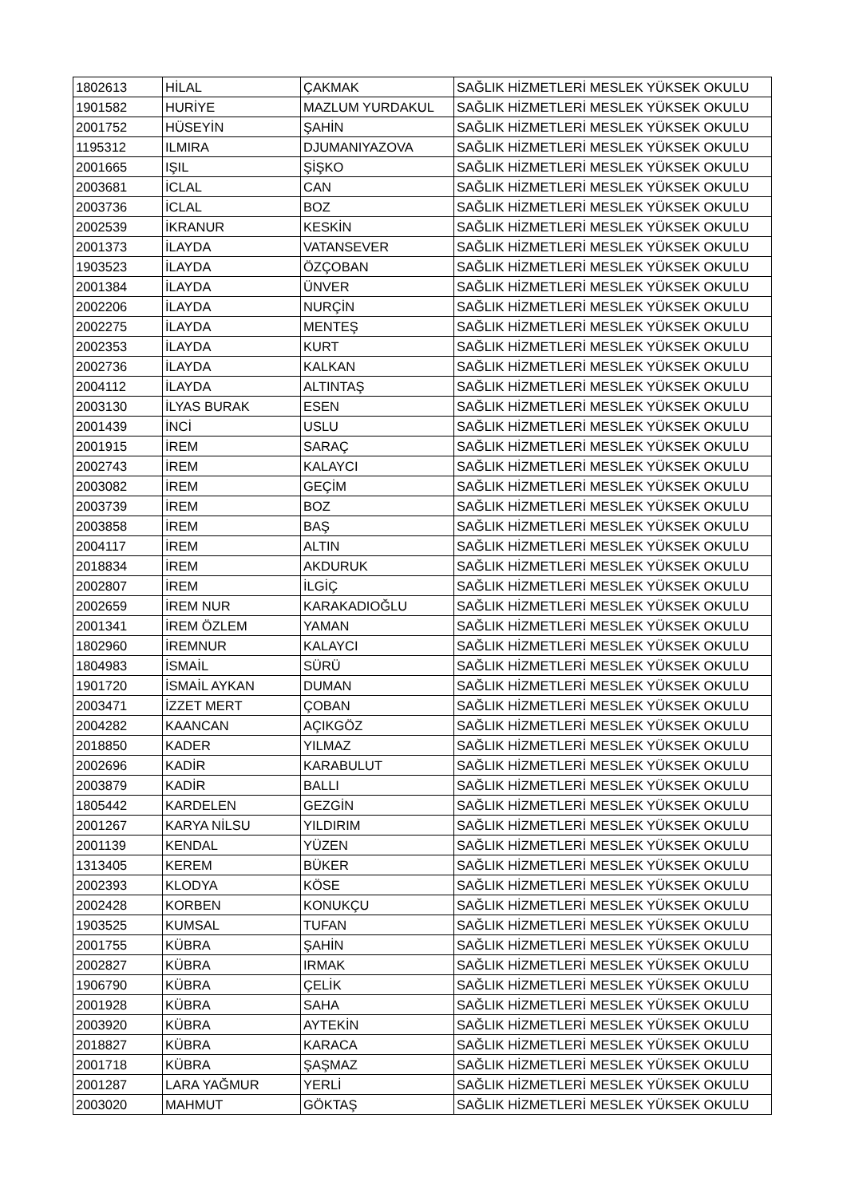| 1802613 | HİLAL | ÇAKMAK | SAĞLIK HİZMETLERİ MESLEK YÜKSEK OKULU |
| 1901582 | HURİYE | MAZLUM YURDAKUL | SAĞLIK HİZMETLERİ MESLEK YÜKSEK OKULU |
| 2001752 | HÜSEYİN | ŞAHİN | SAĞLIK HİZMETLERİ MESLEK YÜKSEK OKULU |
| 1195312 | ILMIRA | DJUMANIYAZOVA | SAĞLIK HİZMETLERİ MESLEK YÜKSEK OKULU |
| 2001665 | IŞIL | ŞİŞKO | SAĞLIK HİZMETLERİ MESLEK YÜKSEK OKULU |
| 2003681 | İCLAL | CAN | SAĞLIK HİZMETLERİ MESLEK YÜKSEK OKULU |
| 2003736 | İCLAL | BOZ | SAĞLIK HİZMETLERİ MESLEK YÜKSEK OKULU |
| 2002539 | İKRANUR | KESKİN | SAĞLIK HİZMETLERİ MESLEK YÜKSEK OKULU |
| 2001373 | İLAYDA | VATANSEVER | SAĞLIK HİZMETLERİ MESLEK YÜKSEK OKULU |
| 1903523 | İLAYDA | ÖZÇOBAN | SAĞLIK HİZMETLERİ MESLEK YÜKSEK OKULU |
| 2001384 | İLAYDA | ÜNVER | SAĞLIK HİZMETLERİ MESLEK YÜKSEK OKULU |
| 2002206 | İLAYDA | NURÇİN | SAĞLIK HİZMETLERİ MESLEK YÜKSEK OKULU |
| 2002275 | İLAYDA | MENTEŞ | SAĞLIK HİZMETLERİ MESLEK YÜKSEK OKULU |
| 2002353 | İLAYDA | KURT | SAĞLIK HİZMETLERİ MESLEK YÜKSEK OKULU |
| 2002736 | İLAYDA | KALKAN | SAĞLIK HİZMETLERİ MESLEK YÜKSEK OKULU |
| 2004112 | İLAYDA | ALTINTAŞ | SAĞLIK HİZMETLERİ MESLEK YÜKSEK OKULU |
| 2003130 | İLYAS BURAK | ESEN | SAĞLIK HİZMETLERİ MESLEK YÜKSEK OKULU |
| 2001439 | İNCİ | USLU | SAĞLIK HİZMETLERİ MESLEK YÜKSEK OKULU |
| 2001915 | İREM | SARAÇ | SAĞLIK HİZMETLERİ MESLEK YÜKSEK OKULU |
| 2002743 | İREM | KALAYCI | SAĞLIK HİZMETLERİ MESLEK YÜKSEK OKULU |
| 2003082 | İREM | GEÇİM | SAĞLIK HİZMETLERİ MESLEK YÜKSEK OKULU |
| 2003739 | İREM | BOZ | SAĞLIK HİZMETLERİ MESLEK YÜKSEK OKULU |
| 2003858 | İREM | BAŞ | SAĞLIK HİZMETLERİ MESLEK YÜKSEK OKULU |
| 2004117 | İREM | ALTIN | SAĞLIK HİZMETLERİ MESLEK YÜKSEK OKULU |
| 2018834 | İREM | AKDURUK | SAĞLIK HİZMETLERİ MESLEK YÜKSEK OKULU |
| 2002807 | İREM | İLGİÇ | SAĞLIK HİZMETLERİ MESLEK YÜKSEK OKULU |
| 2002659 | İREM NUR | KARAKADIOĞLU | SAĞLIK HİZMETLERİ MESLEK YÜKSEK OKULU |
| 2001341 | İREM ÖZLEM | YAMAN | SAĞLIK HİZMETLERİ MESLEK YÜKSEK OKULU |
| 1802960 | İREMNUR | KALAYCI | SAĞLIK HİZMETLERİ MESLEK YÜKSEK OKULU |
| 1804983 | İSMAİL | SÜRÜ | SAĞLIK HİZMETLERİ MESLEK YÜKSEK OKULU |
| 1901720 | İSMAİL AYKAN | DUMAN | SAĞLIK HİZMETLERİ MESLEK YÜKSEK OKULU |
| 2003471 | İZZET MERT | ÇOBAN | SAĞLIK HİZMETLERİ MESLEK YÜKSEK OKULU |
| 2004282 | KAANCAN | AÇIKGÖZ | SAĞLIK HİZMETLERİ MESLEK YÜKSEK OKULU |
| 2018850 | KADER | YILMAZ | SAĞLIK HİZMETLERİ MESLEK YÜKSEK OKULU |
| 2002696 | KADİR | KARABULUT | SAĞLIK HİZMETLERİ MESLEK YÜKSEK OKULU |
| 2003879 | KADİR | BALLI | SAĞLIK HİZMETLERİ MESLEK YÜKSEK OKULU |
| 1805442 | KARDELEN | GEZGİN | SAĞLIK HİZMETLERİ MESLEK YÜKSEK OKULU |
| 2001267 | KARYA NİLSU | YILDIRIM | SAĞLIK HİZMETLERİ MESLEK YÜKSEK OKULU |
| 2001139 | KENDAL | YÜZEN | SAĞLIK HİZMETLERİ MESLEK YÜKSEK OKULU |
| 1313405 | KEREM | BÜKER | SAĞLIK HİZMETLERİ MESLEK YÜKSEK OKULU |
| 2002393 | KLODYA | KÖSE | SAĞLIK HİZMETLERİ MESLEK YÜKSEK OKULU |
| 2002428 | KORBEN | KONUKÇU | SAĞLIK HİZMETLERİ MESLEK YÜKSEK OKULU |
| 1903525 | KUMSAL | TUFAN | SAĞLIK HİZMETLERİ MESLEK YÜKSEK OKULU |
| 2001755 | KÜBRA | ŞAHİN | SAĞLIK HİZMETLERİ MESLEK YÜKSEK OKULU |
| 2002827 | KÜBRA | IRMAK | SAĞLIK HİZMETLERİ MESLEK YÜKSEK OKULU |
| 1906790 | KÜBRA | ÇELİK | SAĞLIK HİZMETLERİ MESLEK YÜKSEK OKULU |
| 2001928 | KÜBRA | SAHA | SAĞLIK HİZMETLERİ MESLEK YÜKSEK OKULU |
| 2003920 | KÜBRA | AYTEKİN | SAĞLIK HİZMETLERİ MESLEK YÜKSEK OKULU |
| 2018827 | KÜBRA | KARACA | SAĞLIK HİZMETLERİ MESLEK YÜKSEK OKULU |
| 2001718 | KÜBRA | ŞAŞMAZ | SAĞLIK HİZMETLERİ MESLEK YÜKSEK OKULU |
| 2001287 | LARA YAĞMUR | YERLİ | SAĞLIK HİZMETLERİ MESLEK YÜKSEK OKULU |
| 2003020 | MAHMUT | GÖKTAŞ | SAĞLIK HİZMETLERİ MESLEK YÜKSEK OKULU |